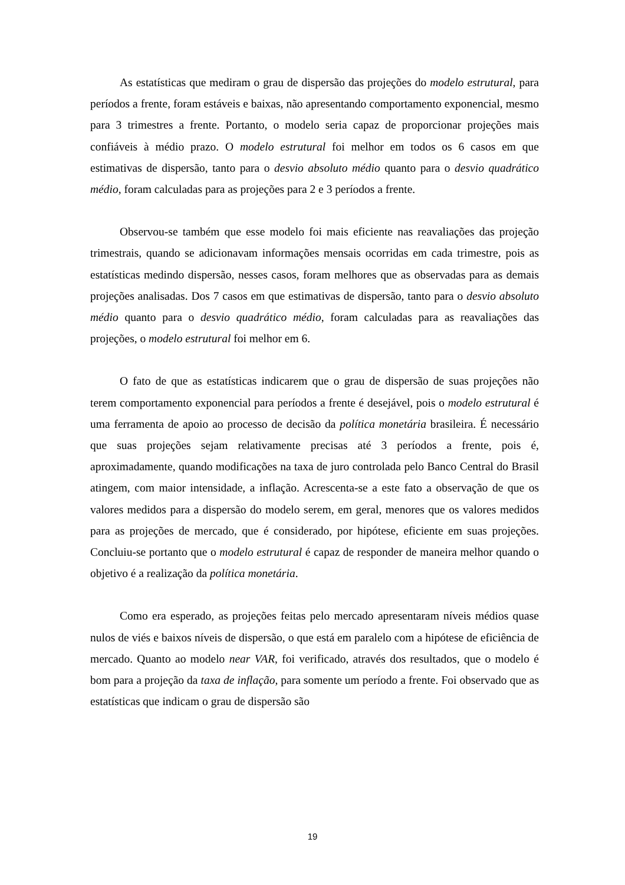As estatísticas que mediram o grau de dispersão das projeções do modelo estrutural, para períodos a frente, foram estáveis e baixas, não apresentando comportamento exponencial, mesmo para 3 trimestres a frente. Portanto, o modelo seria capaz de proporcionar projeções mais confiáveis à médio prazo. O modelo estrutural foi melhor em todos os 6 casos em que estimativas de dispersão, tanto para o desvio absoluto médio quanto para o desvio quadrático médio, foram calculadas para as projeções para 2 e 3 períodos a frente.
Observou-se também que esse modelo foi mais eficiente nas reavaliações das projeção trimestrais, quando se adicionavam informações mensais ocorridas em cada trimestre, pois as estatísticas medindo dispersão, nesses casos, foram melhores que as observadas para as demais projeções analisadas. Dos 7 casos em que estimativas de dispersão, tanto para o desvio absoluto médio quanto para o desvio quadrático médio, foram calculadas para as reavaliações das projeções, o modelo estrutural foi melhor em 6.
O fato de que as estatísticas indicarem que o grau de dispersão de suas projeções não terem comportamento exponencial para períodos a frente é desejável, pois o modelo estrutural é uma ferramenta de apoio ao processo de decisão da política monetária brasileira. É necessário que suas projeções sejam relativamente precisas até 3 períodos a frente, pois é, aproximadamente, quando modificações na taxa de juro controlada pelo Banco Central do Brasil atingem, com maior intensidade, a inflação. Acrescenta-se a este fato a observação de que os valores medidos para a dispersão do modelo serem, em geral, menores que os valores medidos para as projeções de mercado, que é considerado, por hipótese, eficiente em suas projeções. Concluiu-se portanto que o modelo estrutural é capaz de responder de maneira melhor quando o objetivo é a realização da política monetária.
Como era esperado, as projeções feitas pelo mercado apresentaram níveis médios quase nulos de viés e baixos níveis de dispersão, o que está em paralelo com a hipótese de eficiência de mercado. Quanto ao modelo near VAR, foi verificado, através dos resultados, que o modelo é bom para a projeção da taxa de inflação, para somente um período a frente. Foi observado que as estatísticas que indicam o grau de dispersão são
19